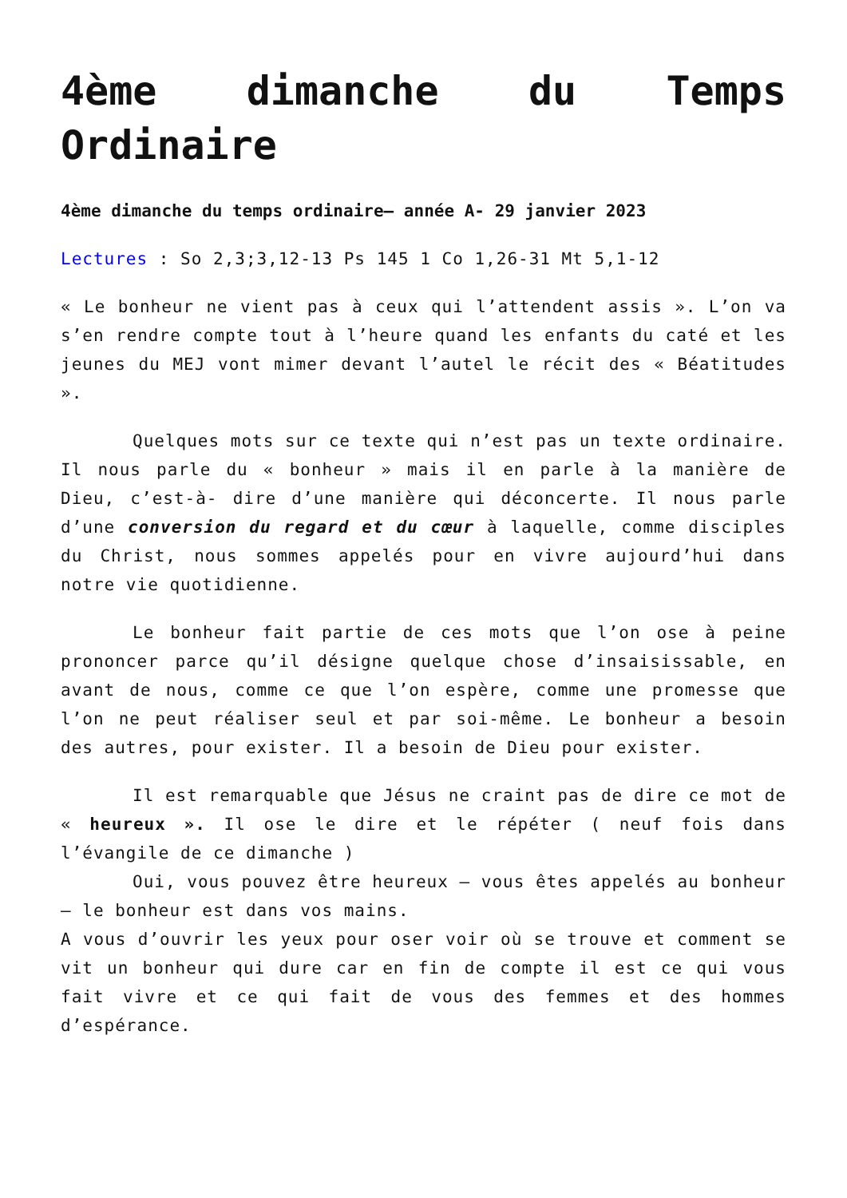4ème dimanche du Temps Ordinaire
4ème dimanche du temps ordinaire– année A- 29 janvier 2023
Lectures : So 2,3;3,12-13 Ps 145 1 Co 1,26-31 Mt 5,1-12
« Le bonheur ne vient pas à ceux qui l’attendent assis ». L’on va s’en rendre compte tout à l’heure quand les enfants du caté et les jeunes du MEJ vont mimer devant l’autel le récit des « Béatitudes ».
Quelques mots sur ce texte qui n’est pas un texte ordinaire. Il nous parle du « bonheur » mais il en parle à la manière de Dieu, c’est-à- dire d’une manière qui déconcerte. Il nous parle d’une conversion du regard et du cœur à laquelle, comme disciples du Christ, nous sommes appelés pour en vivre aujourd’hui dans notre vie quotidienne.
Le bonheur fait partie de ces mots que l’on ose à peine prononcer parce qu’il désigne quelque chose d’insaisissable, en avant de nous, comme ce que l’on espère, comme une promesse que l’on ne peut réaliser seul et par soi-même. Le bonheur a besoin des autres, pour exister. Il a besoin de Dieu pour exister.
Il est remarquable que Jésus ne craint pas de dire ce mot de « heureux ». Il ose le dire et le répéter ( neuf fois dans l’évangile de ce dimanche )
Oui, vous pouvez être heureux – vous êtes appelés au bonheur – le bonheur est dans vos mains.
A vous d’ouvrir les yeux pour oser voir où se trouve et comment se vit un bonheur qui dure car en fin de compte il est ce qui vous fait vivre et ce qui fait de vous des femmes et des hommes d’espérance.